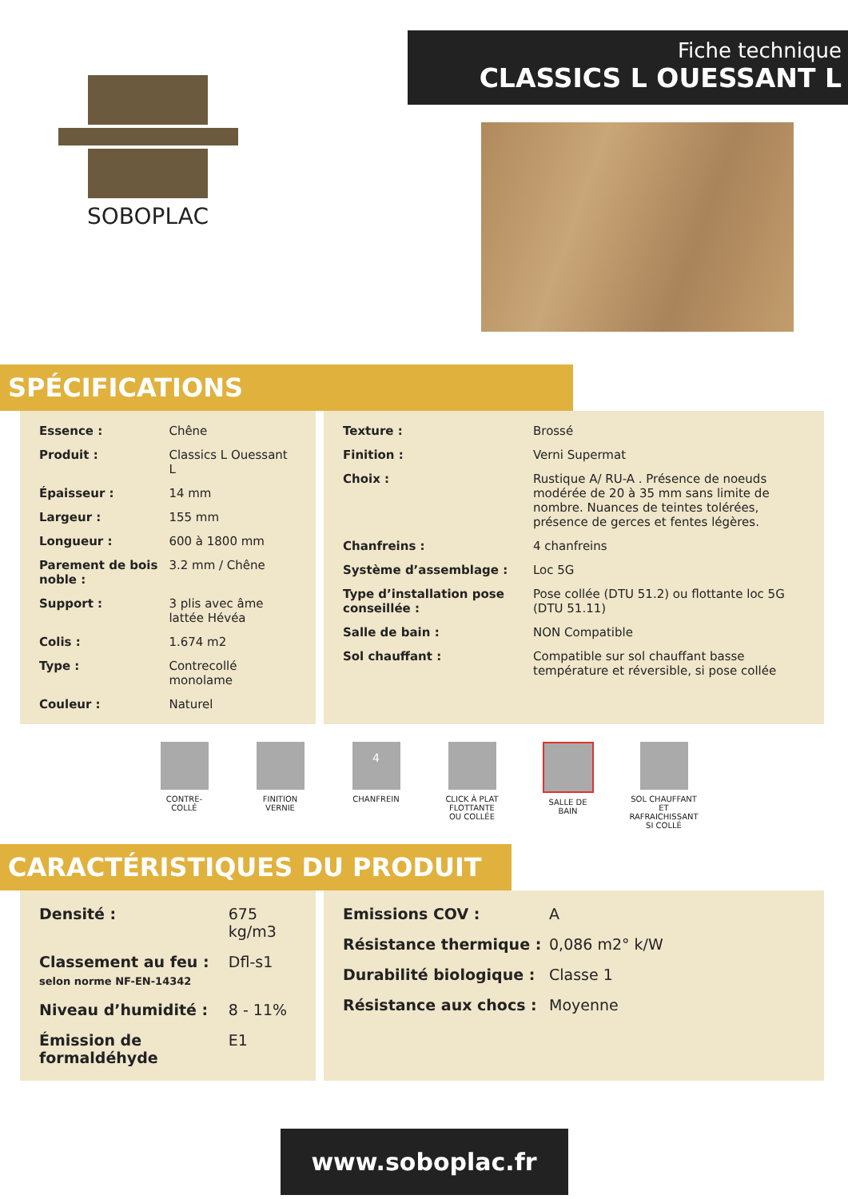SOBOPLAC
Fiche technique
CLASSICS L OUESSANT L
SPÉCIFICATIONS
| Essence : | Chêne |
| Produit : | Classics L Ouessant L |
| Épaisseur : | 14 mm |
| Largeur : | 155 mm |
| Longueur : | 600 à 1800 mm |
| Parement de bois noble : | 3.2 mm / Chêne |
| Support : | 3 plis avec âme lattée Hévéa |
| Colis : | 1.674 m2 |
| Type : | Contrecollé monolame |
| Couleur : | Naturel |
| Texture : | Brossé |
| Finition : | Verni Supermat |
| Choix : | Rustique A/ RU-A . Présence de noeuds modérée de 20 à 35 mm sans limite de nombre. Nuances de teintes tolérées, présence de gerces et fentes légères. |
| Chanfreins : | 4 chanfreins |
| Système d’assemblage : | Loc 5G |
| Type d’installation pose conseillée : | Pose collée (DTU 51.2) ou flottante loc 5G (DTU 51.11) |
| Salle de bain : | NON Compatible |
| Sol chauffant : | Compatible sur sol chauffant basse température et réversible, si pose collée |
CONTRE-
COLLÉ
FINITION
VERNIE
4
CHANFREIN
CLICK À PLAT
FLOTTANTE
OU COLLÉE
SALLE DE
BAIN
SOL CHAUFFANT
ET RAFRAICHISSANT
SI COLLÉ
CARACTÉRISTIQUES DU PRODUIT
| Densité : | 675 kg/m3 |
| Classement au feu : selon norme NF-EN-14342 | Dfl-s1 |
| Niveau d’humidité : | 8 - 11% |
| Émission de formaldéhyde | E1 |
| Emissions COV : | A |
| Résistance thermique : | 0,086 m2° k/W |
| Durabilité biologique : | Classe 1 |
| Résistance aux chocs : | Moyenne |
www.soboplac.fr